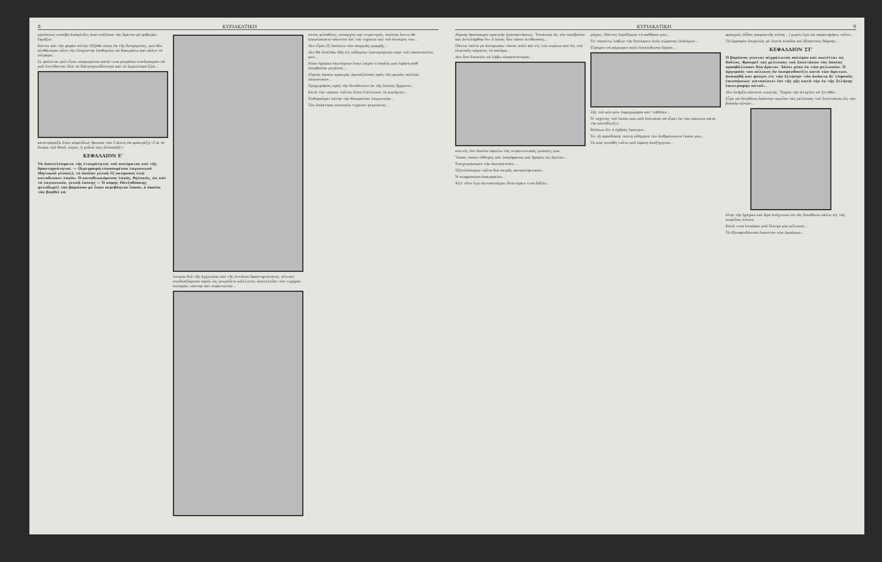8 ΚΥΡΙΑΚΑΤΙΚΗ
κρούσεως συνέβη ἀνάφλεξις ἀνατινάξασα τὴν ἄρκτον μὲ φοβερὰν ἔκρηξιν.
Καίτοι καὶ τὴν φορὰν αὐτὴν ἐξῆλθα σῶος ἐκ τῆς δυσχερείας, μου δὲν αἰσθάνομαι οὔτε τὴν ἐλαχίστην ἐπιθυμίαν νὰ δοκιμάσω καὶ πάλιν τὸ πείραμα...
Ὡ, φαίνεται μοῦ εἶναι πεπρωμένον κατά τινα μοιραῖον συνδυασμὸν νὰ μοῦ ἐπιτίθενται ὅλα τὰ δηλητηριωδέστερα καὶ τὰ ἀγριώτερα ζῶα...
κατετρόμαξα ὅταν αἰφνιδίως ἤκουσα τὸν Γιάννη νὰ κραυγάζῃ «Γιὰ τὸ ὄνομα τοῦ Θεοῦ, κύριε, ἡ γοῦνά σας ἐλύσσαξε!»
ΚΕΦΑΛΑΙΟΝ Ε'
Τὰ ἀποτελέσματα τῆς ἑτοιμότητος τοῦ πνεύματος καὶ τῆς δραστηριότητος. — Περιγραφὴ εὐνοουμένου λαγωνικοῦ (θηλυκοῦ γένους), τὸ ὁποῖον γεννᾷ ἓξ σκύμνους ἐνῷ καταδιώκει λαγόν. Ὁ καταδιωκόμενος λαγὸς, θηλυκὸς, ὡς καὶ τὸ λαγωνικόν, γεννᾷ ἐπίσης — Ὁ κόμης Ποτζοδόσκης φιλοδωρεῖ τὸν βαρῶνον μὲ ἕναν περιβόητον ἵππον, ὁ ὁποῖος τὸν βοηθεῖ νά
λούμην διὰ τῆς ἀγχινοίας καὶ τῆς ἐντόνου δραστηριότητος, αἵτινες συνδυαζόμεναι ὁμοῦ, ὡς γνωρίζετε κάλλιστα, ἀποτελοῦσι τὸν τυχηρὸν κυνηγόν, ναύτην καὶ στρατιώτην...
νετος φίλαθλος, ναύαρχος καὶ στρατηγός, ἐκεῖνος ὅστις θὰ ἐπανέπαυετο πάντοτε ἐπὶ τοῦ τυχαίου καὶ τοῦ ἀστέρος του...
Δὲν εἶμαι ἐξ ἐκείνων τῶν καμμιᾶς μομφῆς...
Δὲν θὰ εἰσέλθω ἤδη εἰς οὐδεμίαν λεπτομέρειαν περὶ τοῦ ἱπποστασίου μου...
Μίαν ἡμέραν ἐκυνήγουν ἕναν λαγὸν ὁ ὁποῖος μοῦ ἐφάνη καθ' ὑπερβολὴν μεγάλος...
Αἴφνης ἀκούω κραυγὰς ὁμοιαζούσας πρὸς τὰς φωνὰς πολλῶν λαγωνικῶν...
Προχωρήσας πρὸς τὴν διεύθυνσιν ἐκ τῆς ὁποίας ἤρχοντο...
Κατὰ τὸν τρόπον τοῦτον ὅταν ἐτελείωσε τὸ κυνήγιον...
Ἐνθυμοῦμαι αὐτὴν τὴν θαυμασίαν λαγωνικὴν...
Τὸν ἀπέκτησα συνεπείᾳ τυχαίου γεγονότος...
ΚΥΡΙΑΚΑΤΙΚΗ 9
Αἴφνης ἠκούσαμεν κραυγὴν ἀγανακτήσεως. Ἔσπευσα εἰς τὸν περίβολον καὶ ἀντελήφθην ὅτι ὁ ἵππος ἦτο τόσον ἀτίθασσος...
Πάντα ταῦτα μὲ ἀνύψωσαν τόσον πολὺ καὶ εἰς τῶν κυρίων καὶ εἰς τοῦ εὐγενοῦς κόμητος τὸ πνεῦμα...
Δὲν ἦτο δυνατὸν νὰ λάβω εὐαρεστότερον...
νου εἰς τὸν ὁποῖον ὀφείλω τὰς στρατιωτικάς γνώσεις μου.
Ἵππος τόσον εὔθυμος καὶ ὑπερήφανος καὶ ἥμερος ὡς ἀρνίον...
Ἐπεχειρήσαμεν τὴν ἐκστρατείαν...
Ἐξετελέσαμεν τοῦτο διὰ σειρᾶς καταπληκτικῶν...
Ἡ σωφροσύνη ἀπαγορεύει...
Ἀλλ' οὔτε ἐγὼ ἀντιποιοῦμαι ἰδιαιτέραν τινα δόξαν...
μάχας. Πάντες ἐπράξαμεν τὸ καθῆκον μας...
Ἐν τοσούτῳ λαβὼν τὴν διοίκησιν ἑνὸς σώματος Οὐσάρων...
Εἴχαμεν νὰ κάμωμεν πολὺ ἐπικίνδυνον ἔργον...
λῆς τοῦ κέντρου ἐπροχώρησα κατ' εὐθεῖαν...
Ἡ ταχύτης τοῦ ἵππου μου μοῦ ἐπέτρεπε νὰ εἶμαι ἐκ τῶν πρώτων κατὰ τὴν καταδίωξιν.
Βλέπων ὅτι ὁ ἐχθρὸς ἔφευγεν...
Ἐν τῇ προσδοκίᾳ ταύτῃ ὡδήγησα τὸν ἀσθμαίνοντα ἵππον μου...
Τὸ πῶς συνέβη τοῦτο μοῦ ἐφάνη ἀνεξήγητον...
φραγμός (εἶδος κρεμαστῆς πύλης...) χωρὶς ἐγὼ νὰ παρατηρήσω τοῦτο...
Τὰ ἔρραψεν ἐπιμελῶς μὲ λεπτὰ κλαδία καὶ βλαστοὺς δάφνης...
ΚΕΦΑΛΑΙΟΝ ΣΤ'
Ὁ βαρῶνος γίνεται αἰχμάλωτος πολέμου καὶ πωλεῖται ὡς δοῦλος. Φρουρεῖ τὰς μελίσσας τοῦ Σουλτάνου τὰς ὁποίας προσβάλλουσι δύο ἄρκτοι. Χάνει μίαν ἐκ τῶν μελισσῶν. Ὁ ἀργυροῦς του πέλεκυς ὃν ἐκσφενδονίζει κατὰ τῶν ἄρκτων, ἀναπηδᾷ καὶ φεύγει εἰς τὴν Σελήνην· τὸν ἀνάκτᾳ δι' εὐφυοῦς ἐπινοήσεως· καταπίπτει ἐπὶ τῆς γῆς κατὰ τὴν ἐκ τῆς Σελήνης ἐπιστροφήν αὐτοῦ...
Δὲν ὑπῆρξα πάντοτε νικητής. Ἔσχον τὴν ἀτυχίαν νὰ ἡττηθῶ...
Εἶχα νὰ διευθύνω ἑκάστην πρωΐαν τὰς μελίσσας τοῦ Σουλτάνου εἰς τὴν βοσκὴν αὐτῶν...
ὅλην τὴν ἡμέραν καὶ ἅμα ἐνύχτωνε νὰ τὰς διευθύνω πάλιν εἰς τὰς κυψέλας αὐτῶν.
Κατά τινα ἑσπέραν μοῦ ἔλειψε μία μέλισσα...
Τὸ ἐξεσφενδόνισα ἐναντίον τῶν ἁρπάγων...